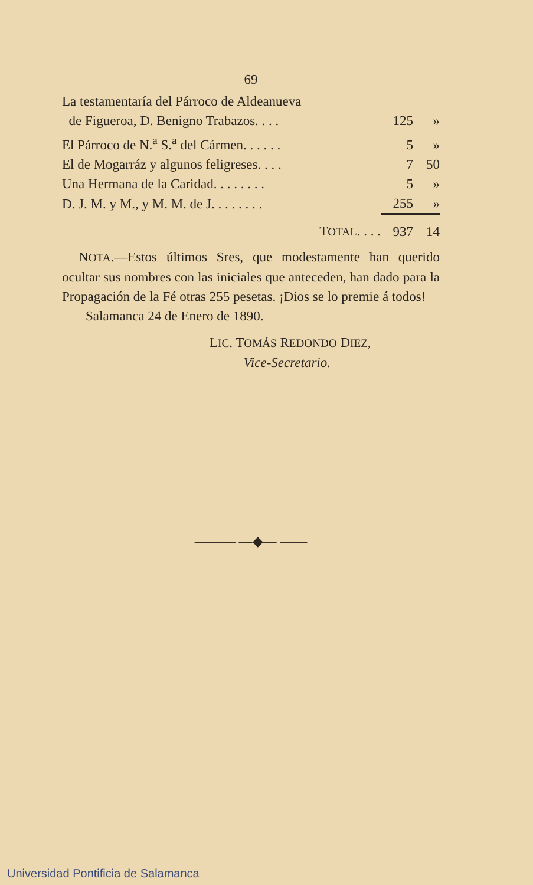69
| La testamentaría del Párroco de Aldeanueva | | |
| de Figueroa, D. Benigno Trabazos. . . . | 125 | » |
| El Párroco de N.<sup>a</sup> S.<sup>a</sup> del Cármen. . . . . . | 5 | » |
| El de Mogarráz y algunos feligreses. . . . | 7 | 50 |
| Una Hermana de la Caridad. . . . . . . . | 5 | » |
| D. J. M. y M., y M. M. de J. . . . . . . . | 255 | » |
| T OTAL . . . . | 937 | 14 |
NOTA.—Estos últimos Sres, que modestamente han querido ocultar sus nombres con las iniciales que anteceden, han dado para la Propagación de la Fé otras 255 pesetas. ¡Dios se lo premie á todos!
Salamanca 24 de Enero de 1890.
LIC. TOMÁS REDONDO DIEZ,
Vice-Secretario.
——— —◆— ——
Universidad Pontificia de Salamanca